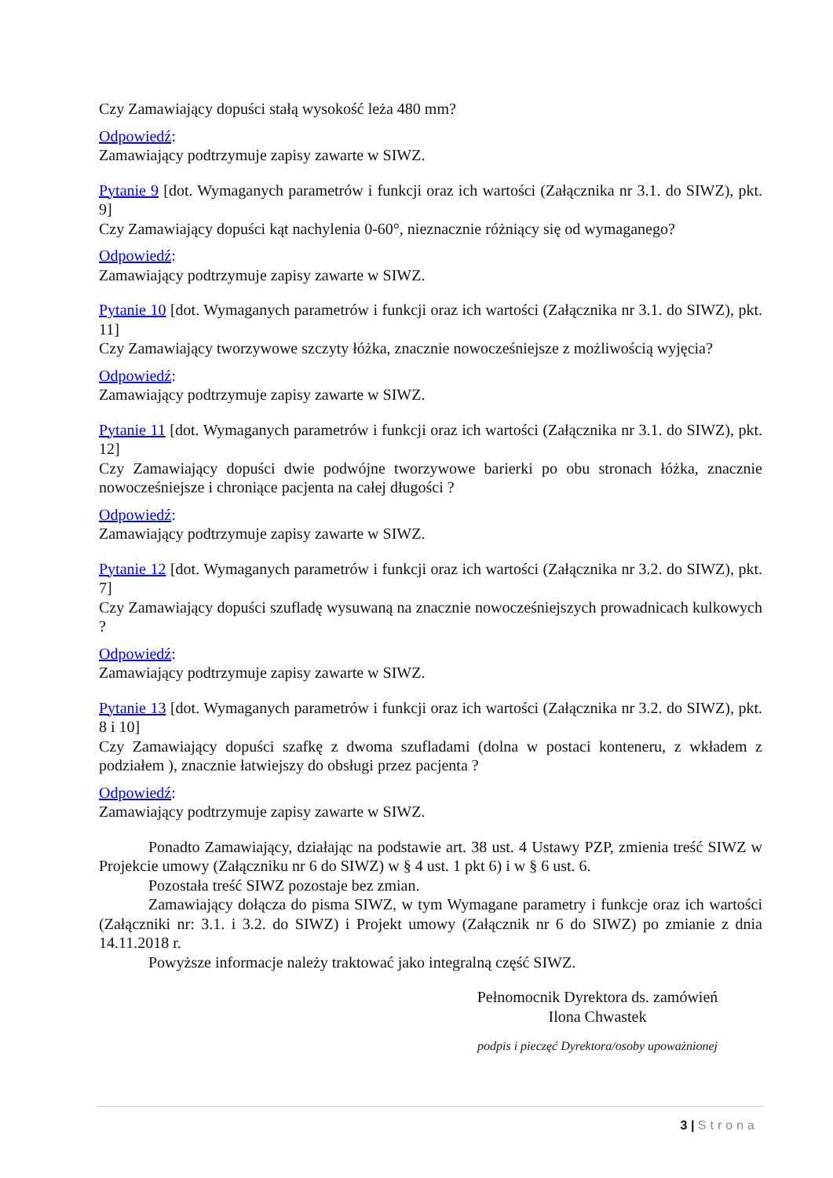Czy Zamawiający dopuści stałą wysokość leża 480 mm?
Odpowiedź:
Zamawiający podtrzymuje zapisy zawarte w SIWZ.
Pytanie 9 [dot. Wymaganych parametrów i funkcji oraz ich wartości (Załącznika nr 3.1. do SIWZ), pkt. 9]
Czy Zamawiający dopuści kąt nachylenia 0-60°, nieznacznie różniący się od wymaganego?
Odpowiedź:
Zamawiający podtrzymuje zapisy zawarte w SIWZ.
Pytanie 10 [dot. Wymaganych parametrów i funkcji oraz ich wartości (Załącznika nr 3.1. do SIWZ), pkt. 11]
Czy Zamawiający tworzywowe szczyty łóżka, znacznie nowocześniejsze z możliwością wyjęcia?
Odpowiedź:
Zamawiający podtrzymuje zapisy zawarte w SIWZ.
Pytanie 11 [dot. Wymaganych parametrów i funkcji oraz ich wartości (Załącznika nr 3.1. do SIWZ), pkt. 12]
Czy Zamawiający dopuści dwie podwójne tworzywowe barierki po obu stronach łóżka, znacznie nowocześniejsze i chroniące pacjenta na całej długości ?
Odpowiedź:
Zamawiający podtrzymuje zapisy zawarte w SIWZ.
Pytanie 12 [dot. Wymaganych parametrów i funkcji oraz ich wartości (Załącznika nr 3.2. do SIWZ), pkt. 7]
Czy Zamawiający dopuści szufladę wysuwaną na znacznie nowocześniejszych prowadnicach kulkowych ?
Odpowiedź:
Zamawiający podtrzymuje zapisy zawarte w SIWZ.
Pytanie 13 [dot. Wymaganych parametrów i funkcji oraz ich wartości (Załącznika nr 3.2. do SIWZ), pkt. 8 i 10]
Czy Zamawiający dopuści szafkę z dwoma szufladami (dolna w postaci konteneru, z wkładem z podziałem ), znacznie łatwiejszy do obsługi przez pacjenta ?
Odpowiedź:
Zamawiający podtrzymuje zapisy zawarte w SIWZ.
Ponadto Zamawiający, działając na podstawie art. 38 ust. 4 Ustawy PZP, zmienia treść SIWZ w Projekcie umowy (Załączniku nr 6 do SIWZ) w § 4 ust. 1 pkt 6) i w § 6 ust. 6.
Pozostała treść SIWZ pozostaje bez zmian.
Zamawiający dołącza do pisma SIWZ, w tym Wymagane parametry i funkcje oraz ich wartości (Załączniki nr: 3.1. i 3.2. do SIWZ) i Projekt umowy (Załącznik nr 6 do SIWZ) po zmianie z dnia 14.11.2018 r.
Powyższe informacje należy traktować jako integralną część SIWZ.
Pełnomocnik Dyrektora ds. zamówień
Ilona Chwastek
podpis i pieczęć Dyrektora/osoby upoważnionej
3 | Strona